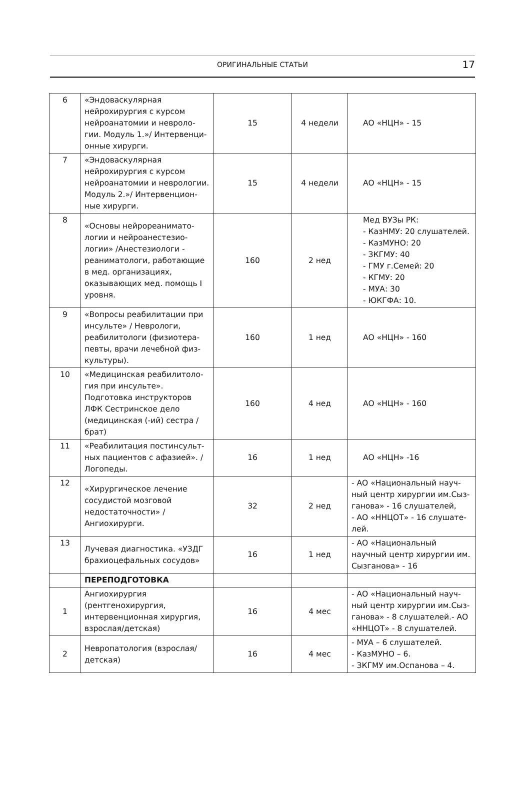ОРИГИНАЛЬНЫЕ СТАТЬИ
17
| 6 | «Эндоваскулярная нейрохирургия с курсом нейроанатомии и невроло-гии. Модуль 1.»/ Интервенци-онные хирурги. | 15 | 4 недели | АО «НЦН» - 15 |
| 7 | «Эндоваскулярная нейрохирургия с курсом нейроанатомии и неврологии. Модуль 2.»/ Интервенцион-ные хирурги. | 15 | 4 недели | АО «НЦН» - 15 |
| 8 | «Основы нейрореанимато-логии и нейроанестезио-логии» /Анестезиологи - реаниматологи, работающие в мед. организациях, оказывающих мед. помощь I уровня. | 160 | 2 нед | Мед ВУЗы РК: - КазНМУ: 20 слушателей. - КазМУНО: 20 - ЗКГМУ: 40 - ГМУ г.Семей: 20 - КГМУ: 20 - МУА: 30 - ЮКГФА: 10. |
| 9 | «Вопросы реабилитации при инсульте» / Неврологи, реабилитологи (физиотера-певты, врачи лечебной физ-культуры). | 160 | 1 нед | АО «НЦН» - 160 |
| 10 | «Медицинская реабилитоло-гия при инсульте». Подготовка инструкторов ЛФК Сестринское дело (медицинская (-ий) сестра / брат) | 160 | 4 нед | АО «НЦН» - 160 |
| 11 | «Реабилитация постинсульт-ных пациентов с афазией». / Логопеды. | 16 | 1 нед | АО «НЦН» -16 |
| 12 | «Хирургическое лечение сосудистой мозговой недостаточности» / Ангиохирурги. | 32 | 2 нед | - АО «Национальный науч-ный центр хирургии им.Сыз-ганова» - 16 слушателей, - АО «ННЦОТ» - 16 слушате-лей. |
| 13 | Лучевая диагностика. «УЗДГ брахиоцефальных сосудов» | 16 | 1 нед | - АО «Национальный научный центр хирургии им. Сызганова» - 16 |
| | ПЕРЕПОДГОТОВКА | | | |
| 1 | Ангиохирургия (рентгенохирургия, интервенционная хирургия, взрослая/детская) | 16 | 4 мес | - АО «Национальный науч-ный центр хирургии им.Сыз-ганова» - 8 слушателей.- АО «ННЦОТ» - 8 слушателей. |
| 2 | Невропатология (взрослая/детская) | 16 | 4 мес | - МУА – 6 слушателей. - КазМУНО – 6. - ЗКГМУ им.Оспанова – 4. |